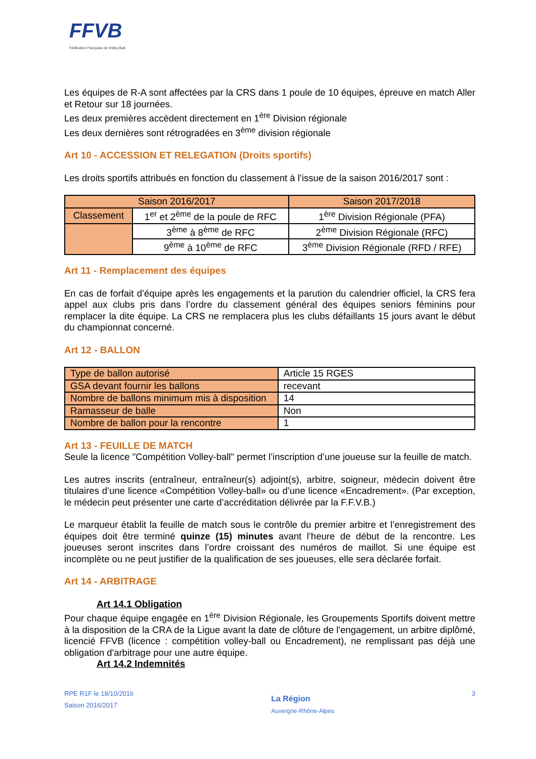FFVB
Fédération Française de Volley-Ball
Les équipes de R-A sont affectées par la CRS dans 1 poule de 10 équipes, épreuve en match Aller et Retour sur 18 journées.
Les deux premières accèdent directement en 1<sup>ère</sup> Division régionale
Les deux dernières sont rétrogradées en 3<sup>ème</sup> division régionale
Art 10 - ACCESSION ET RELEGATION (Droits sportifs)
Les droits sportifs attribués en fonction du classement à l’issue de la saison 2016/2017 sont :
| Saison 2016/2017 | | Saison 2017/2018 |
| Classement | 1<sup>er</sup> et 2<sup>ème</sup> de la poule de RFC | 1<sup>ère</sup> Division Régionale (PFA) |
| | 3<sup>ème</sup> à 8<sup>ème</sup> de RFC | 2<sup>ème</sup> Division Régionale (RFC) |
| | 9<sup>ème</sup> à 10<sup>ème</sup> de RFC | 3<sup>ème</sup> Division Régionale (RFD / RFE) |
Art 11 - Remplacement des équipes
En cas de forfait d’équipe après les engagements et la parution du calendrier officiel, la CRS fera appel aux clubs pris dans l’ordre du classement général des équipes seniors féminins pour remplacer la dite équipe. La CRS ne remplacera plus les clubs défaillants 15 jours avant le début du championnat concerné.
Art 12 - BALLON
| Type de ballon autorisé | Article 15 RGES |
| GSA devant fournir les ballons | recevant |
| Nombre de ballons minimum mis à disposition | 14 |
| Ramasseur de balle | Non |
| Nombre de ballon pour la rencontre | 1 |
Art 13 - FEUILLE DE MATCH
Seule la licence "Compétition Volley-ball" permet l’inscription d’une joueuse sur la feuille de match.
Les autres inscrits (entraîneur, entraîneur(s) adjoint(s), arbitre, soigneur, médecin doivent être titulaires d’une licence «Compétition Volley-ball» ou d’une licence «Encadrement». (Par exception, le médecin peut présenter une carte d’accréditation délivrée par la F.F.V.B.)
Le marqueur établit la feuille de match sous le contrôle du premier arbitre et l’enregistrement des équipes doit être terminé quinze (15) minutes avant l’heure de début de la rencontre. Les joueuses seront inscrites dans l’ordre croissant des numéros de maillot. Si une équipe est incomplète ou ne peut justifier de la qualification de ses joueuses, elle sera déclarée forfait.
Art 14 - ARBITRAGE
Art 14.1 Obligation
Pour chaque équipe engagée en 1<sup>ère</sup> Division Régionale, les Groupements Sportifs doivent mettre à la disposition de la CRA de la Ligue avant la date de clôture de l'engagement, un arbitre diplômé, licencié FFVB (licence : compétition volley-ball ou Encadrement), ne remplissant pas déjà une obligation d'arbitrage pour une autre équipe.
Art 14.2 Indemnités
RPE R1F le 18/10/2016
Saison 2016/2017
La Région
Auvergne-Rhône-Alpes
3